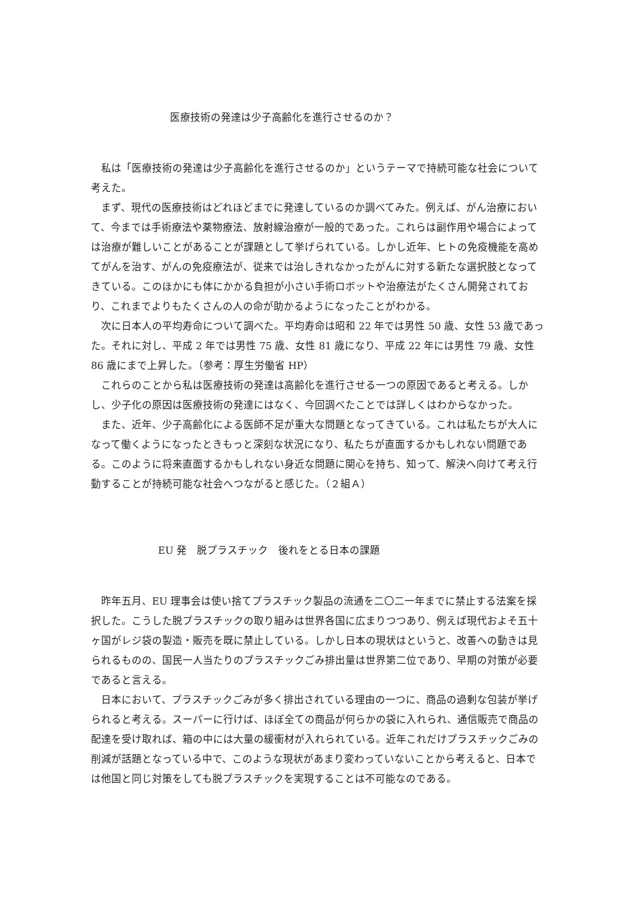医療技術の発達は少子高齢化を進行させるのか？
　私は「医療技術の発達は少子高齢化を進行させるのか」というテーマで持続可能な社会について考えた。
　まず、現代の医療技術はどれほどまでに発達しているのか調べてみた。例えば、がん治療において、今までは手術療法や薬物療法、放射線治療が一般的であった。これらは副作用や場合によっては治療が難しいことがあることが課題として挙げられている。しかし近年、ヒトの免疫機能を高めてがんを治す、がんの免疫療法が、従来では治しきれなかったがんに対する新たな選択肢となってきている。このほかにも体にかかる負担が小さい手術ロボットや治療法がたくさん開発されており、これまでよりもたくさんの人の命が助かるようになったことがわかる。
　次に日本人の平均寿命について調べた。平均寿命は昭和 22 年では男性 50 歳、女性 53 歳であった。それに対し、平成 2 年では男性 75 歳、女性 81 歳になり、平成 22 年には男性 79 歳、女性 86 歳にまで上昇した。（参考：厚生労働省 HP）
　これらのことから私は医療技術の発達は高齢化を進行させる一つの原因であると考える。しかし、少子化の原因は医療技術の発達にはなく、今回調べたことでは詳しくはわからなかった。
　また、近年、少子高齢化による医師不足が重大な問題となってきている。これは私たちが大人になって働くようになったときもっと深刻な状況になり、私たちが直面するかもしれない問題である。このように将来直面するかもしれない身近な問題に関心を持ち、知って、解決へ向けて考え行動することが持続可能な社会へつながると感じた。（２組Ａ）
EU 発　脱プラスチック　後れをとる日本の課題
　昨年五月、EU 理事会は使い捨てプラスチック製品の流通を二〇二一年までに禁止する法案を採択した。こうした脱プラスチックの取り組みは世界各国に広まりつつあり、例えば現代およそ五十ヶ国がレジ袋の製造・販売を既に禁止している。しかし日本の現状はというと、改善への動きは見られるものの、国民一人当たりのプラスチックごみ排出量は世界第二位であり、早期の対策が必要であると言える。
　日本において、プラスチックごみが多く排出されている理由の一つに、商品の過剰な包装が挙げられると考える。スーパーに行けば、ほぼ全ての商品が何らかの袋に入れられ、通信販売で商品の配達を受け取れば、箱の中には大量の緩衝材が入れられている。近年これだけプラスチックごみの削減が話題となっている中で、このような現状があまり変わっていないことから考えると、日本では他国と同じ対策をしても脱プラスチックを実現することは不可能なのである。